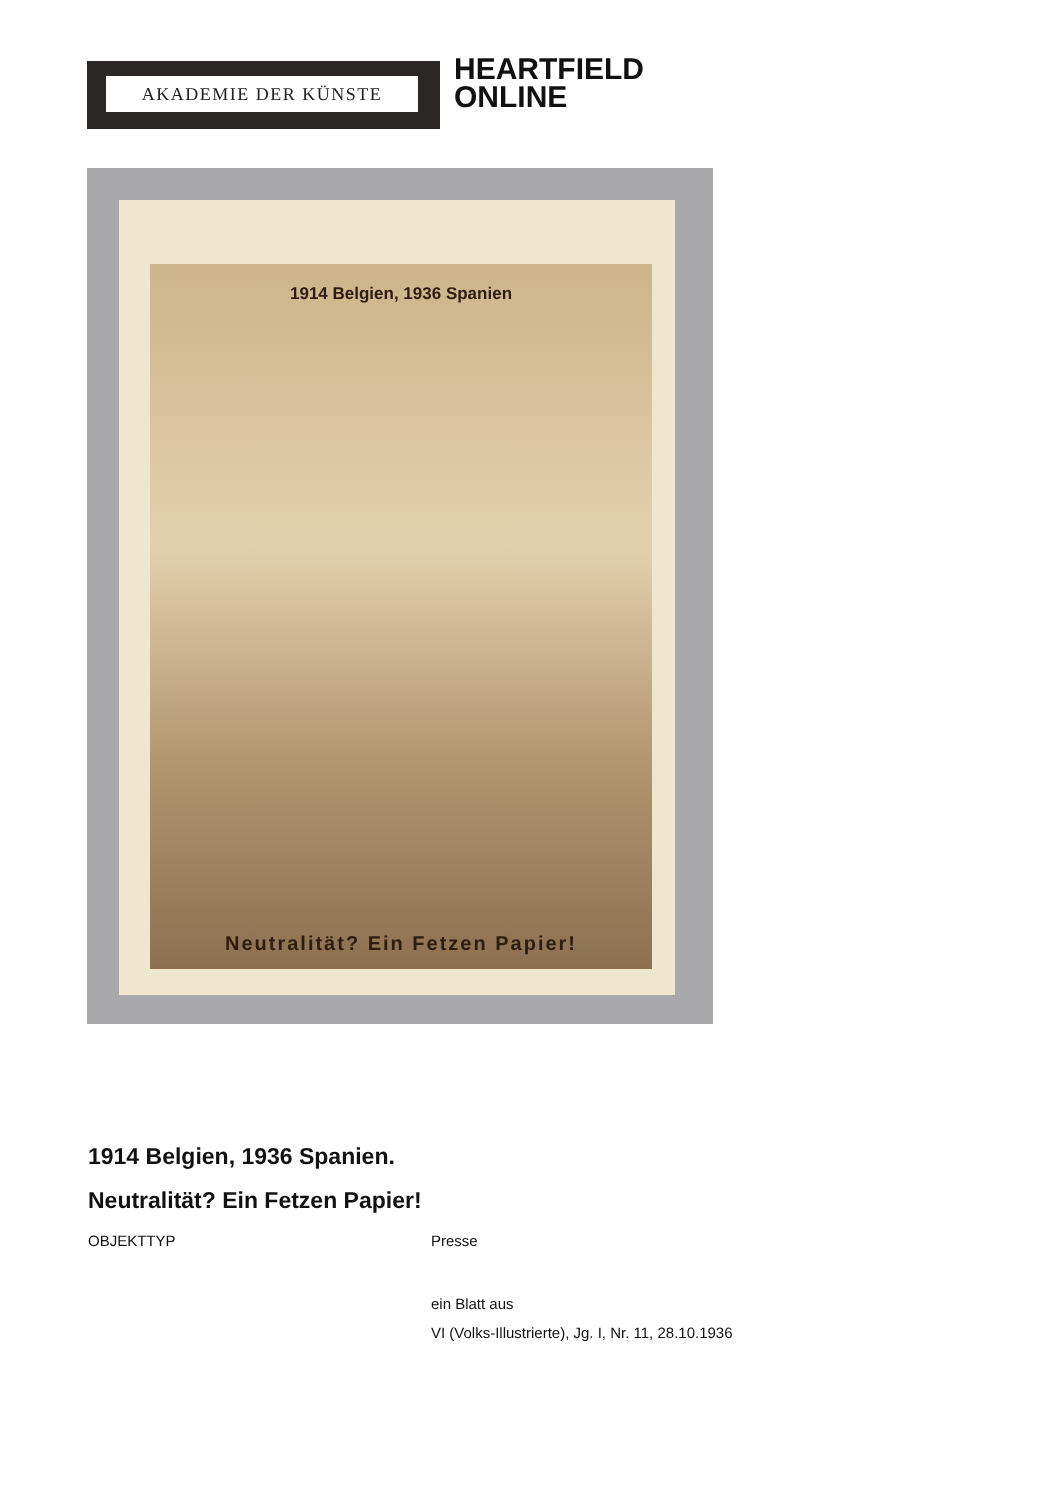AKADEMIE DER KÜNSTE
HEARTFIELD
ONLINE
1914 Belgien, 1936 Spanien
Neutralität? Ein Fetzen Papier!
1914 Belgien, 1936 Spanien.
Neutralität? Ein Fetzen Papier!
OBJEKTTYP Presse
ein Blatt aus
VI (Volks-Illustrierte), Jg. I, Nr. 11, 28.10.1936